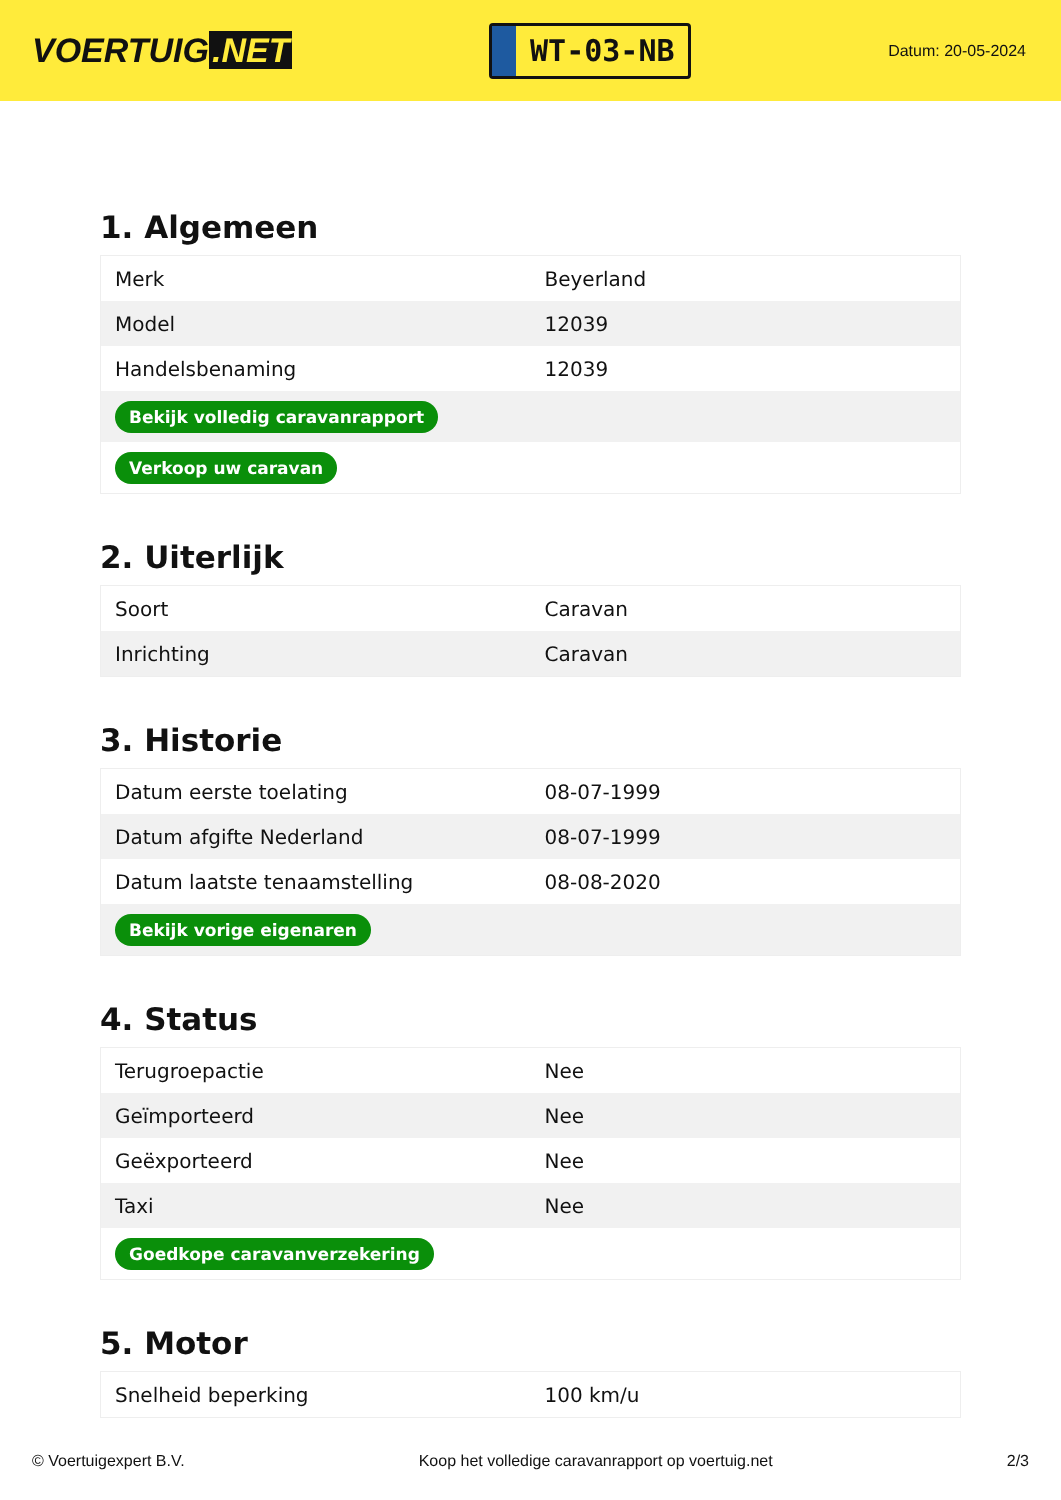VOERTUIG.NET
WT-03-NB
Datum: 20-05-2024
1. Algemeen
| Merk | Beyerland |
| Model | 12039 |
| Handelsbenaming | 12039 |
| Bekijk volledig caravanrapport | |
| Verkoop uw caravan | |
2. Uiterlijk
| Soort | Caravan |
| Inrichting | Caravan |
3. Historie
| Datum eerste toelating | 08-07-1999 |
| Datum afgifte Nederland | 08-07-1999 |
| Datum laatste tenaamstelling | 08-08-2020 |
| Bekijk vorige eigenaren | |
4. Status
| Terugroepactie | Nee |
| Geïmporteerd | Nee |
| Geëxporteerd | Nee |
| Taxi | Nee |
| Goedkope caravanverzekering | |
5. Motor
| Snelheid beperking | 100 km/u |
© Voertuigexpert B.V. Koop het volledige caravanrapport op voertuig.net 2/3